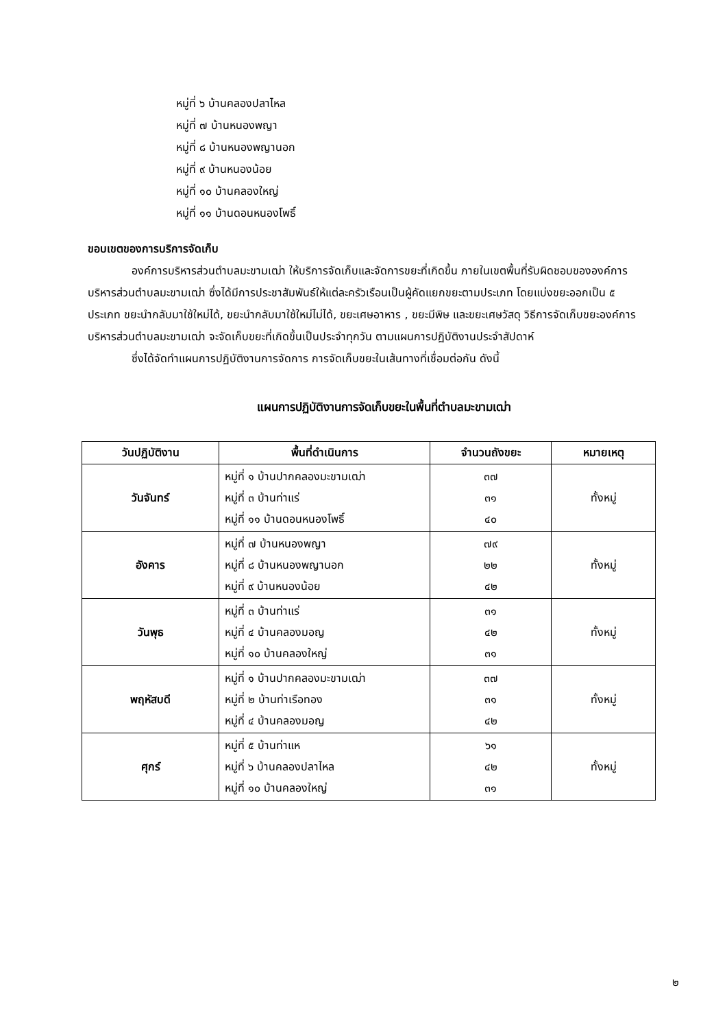หมู่ที่ ๖ บ้านคลองปลาไหล
หมู่ที่ ๗ บ้านหนองพญา
หมู่ที่ ๘ บ้านหนองพญานอก
หมู่ที่ ๙ บ้านหนองน้อย
หมู่ที่ ๑๐ บ้านคลองใหญ่
หมู่ที่ ๑๑ บ้านดอนหนองโพธิ์
ขอบเขตของการบริการจัดเก็บ
องค์การบริหารส่วนตำบลมะขามเฒ่า ให้บริการจัดเก็บและจัดการขยะที่เกิดขึ้น ภายในเขตพื้นที่รับผิดชอบขององค์การบริหารส่วนตำบลมะขามเฒ่า ซึ่งได้มีการประชาสัมพันธ์ให้แต่ละครัวเรือนเป็นผู้คัดแยกขยะตามประเภท โดยแบ่งขยะออกเป็น ๕ ประเภท ขยะนำกลับมาใช้ใหม่ได้, ขยะนำกลับมาใช้ใหม่ไม่ได้, ขยะเศษอาหาร , ขยะมีพิษ และขยะเศษวัสดุ วิธีการจัดเก็บขยะองค์การบริหารส่วนตำบลมะขามเฒ่า จะจัดเก็บขยะที่เกิดขึ้นเป็นประจำทุกวัน ตามแผนการปฏิบัติงานประจำสัปดาห์
ซึ่งได้จัดทำแผนการปฏิบัติงานการจัดการ การจัดเก็บขยะในเส้นทางที่เชื่อมต่อกัน ดังนี้
แผนการปฏิบัติงานการจัดเก็บขยะในพื้นที่ตำบลมะขามเฒ่า
| วันปฏิบัติงาน | พื้นที่ดำเนินการ | จำนวนถังขยะ | หมายเหตุ |
| --- | --- | --- | --- |
| วันจันทร์ | หมู่ที่ ๑ บ้านปากคลองมะขามเฒ่า หมู่ที่ ๓ บ้านท่าแร่ หมู่ที่ ๑๑ บ้านดอนหนองโพธิ์ | ๓๗ ๓๑ ๔๐ | ทั้งหมู่ |
| อังคาร | หมู่ที่ ๗ บ้านหนองพญา หมู่ที่ ๘ บ้านหนองพญานอก หมู่ที่ ๙ บ้านหนองน้อย | ๗๙ ๒๒ ๔๒ | ทั้งหมู่ |
| วันพุธ | หมู่ที่ ๓ บ้านท่าแร่ หมู่ที่ ๔ บ้านคลองมอญ หมู่ที่ ๑๐ บ้านคลองใหญ่ | ๓๑ ๔๒ ๓๑ | ทั้งหมู่ |
| พฤหัสบดี | หมู่ที่ ๑ บ้านปากคลองมะขามเฒ่า หมู่ที่ ๒ บ้านท่าเรือทอง หมู่ที่ ๔ บ้านคลองมอญ | ๓๗ ๓๑ ๔๒ | ทั้งหมู่ |
| ศุกร์ | หมู่ที่ ๕ บ้านท่าแห หมู่ที่ ๖ บ้านคลองปลาไหล หมู่ที่ ๑๐ บ้านคลองใหญ่ | ๖๑ ๔๒ ๓๑ | ทั้งหมู่ |
๒